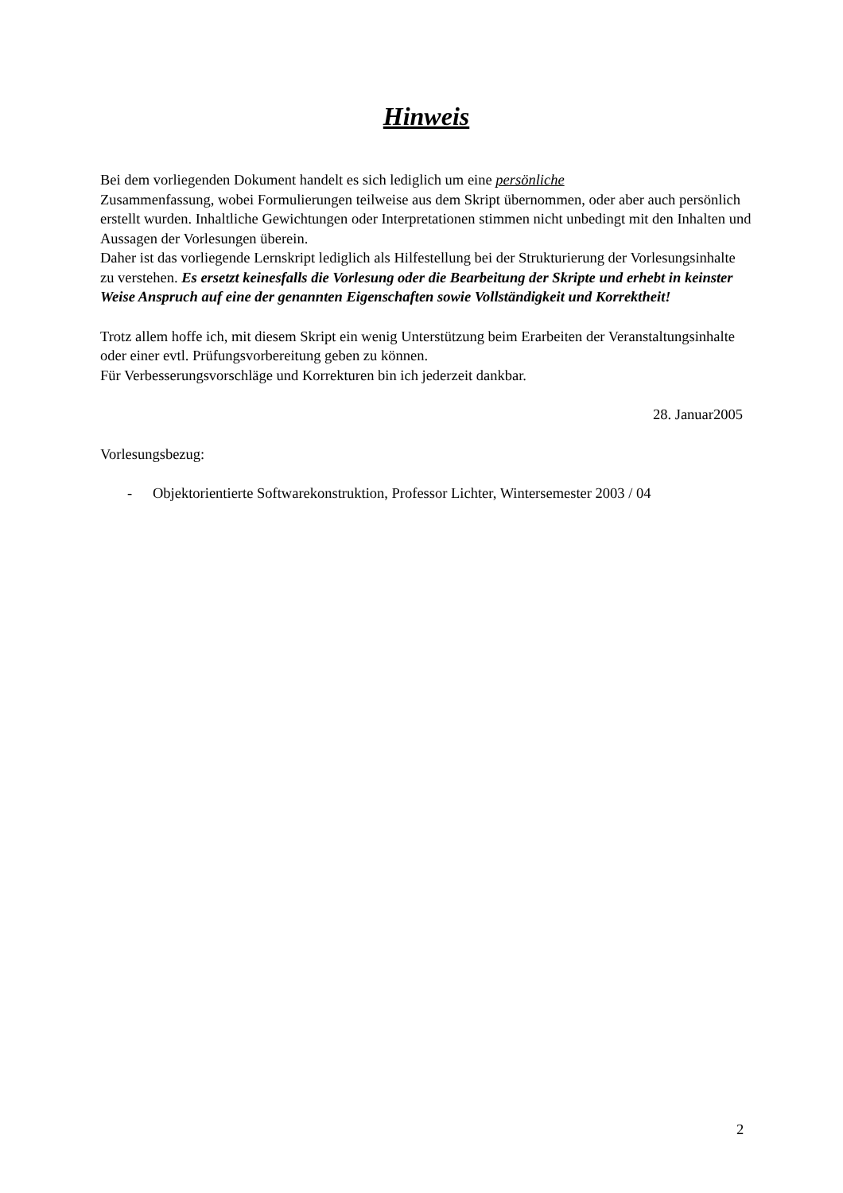Hinweis
Bei dem vorliegenden Dokument handelt es sich lediglich um eine persönliche
Zusammenfassung, wobei Formulierungen teilweise aus dem Skript übernommen, oder aber auch persönlich erstellt wurden. Inhaltliche Gewichtungen oder Interpretationen stimmen nicht unbedingt mit den Inhalten und Aussagen der Vorlesungen überein.
Daher ist das vorliegende Lernskript lediglich als Hilfestellung bei der Strukturierung der Vorlesungsinhalte zu verstehen. Es ersetzt keinesfalls die Vorlesung oder die Bearbeitung der Skripte und erhebt in keinster Weise Anspruch auf eine der genannten Eigenschaften sowie Vollständigkeit und Korrektheit!
Trotz allem hoffe ich, mit diesem Skript ein wenig Unterstützung beim Erarbeiten der Veranstaltungsinhalte oder einer evtl. Prüfungsvorbereitung geben zu können.
Für Verbesserungsvorschläge und Korrekturen bin ich jederzeit dankbar.
28. Januar2005
Vorlesungsbezug:
- Objektorientierte Softwarekonstruktion, Professor Lichter, Wintersemester 2003 / 04
2